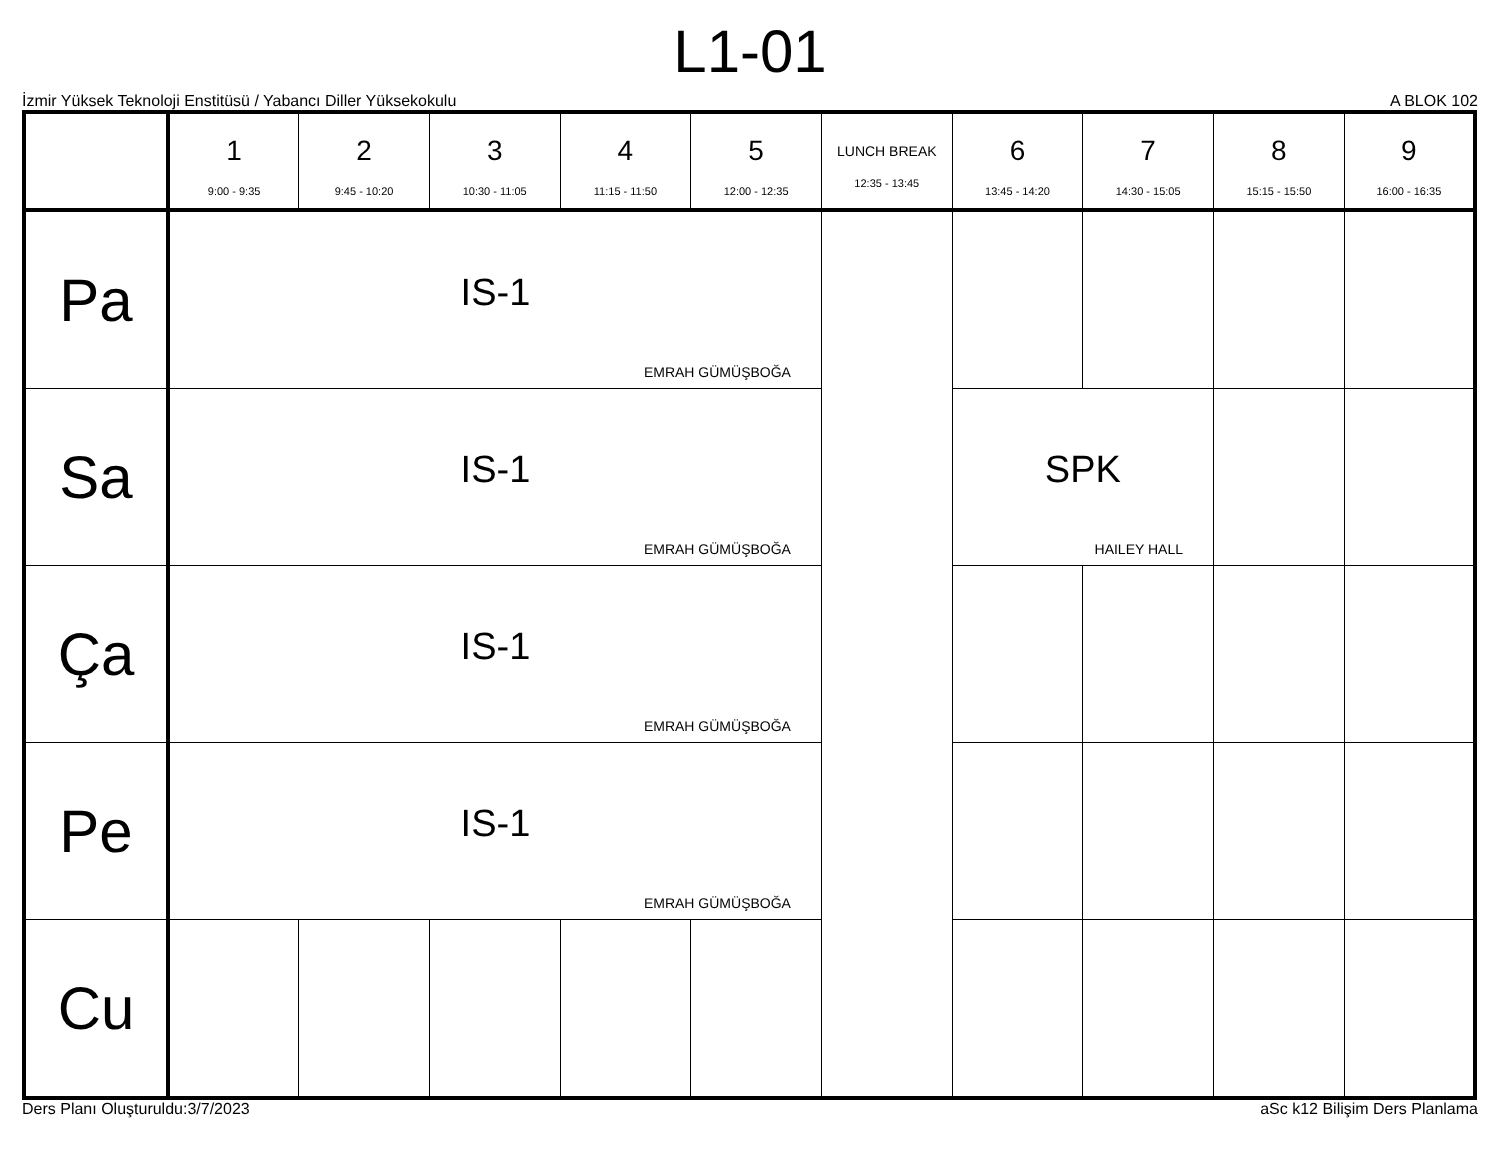L1-01
İzmir Yüksek Teknoloji Enstitüsü / Yabancı Diller Yüksekokulu A BLOK 102
| | 1 9:00 - 9:35 | 2 9:45 - 10:20 | 3 10:30 - 11:05 | 4 11:15 - 11:50 | 5 12:00 - 12:35 | LUNCH BREAK 12:35 - 13:45 | 6 13:45 - 14:20 | 7 14:30 - 15:05 | 8 15:15 - 15:50 | 9 16:00 - 16:35 |
| --- | --- | --- | --- | --- | --- | --- | --- | --- | --- | --- |
| Pa | IS-1 EMRAH GÜMÜŞBOĞA | | | | | | | | | |
| Sa | IS-1 EMRAH GÜMÜŞBOĞA | | | | | | SPK HAILEY HALL | | | |
| Ça | IS-1 EMRAH GÜMÜŞBOĞA | | | | | | | | | |
| Pe | IS-1 EMRAH GÜMÜŞBOĞA | | | | | | | | | |
| Cu | | | | | | | | | | |
Ders Planı Oluşturuldu:3/7/2023 aSc k12 Bilişim Ders Planlama